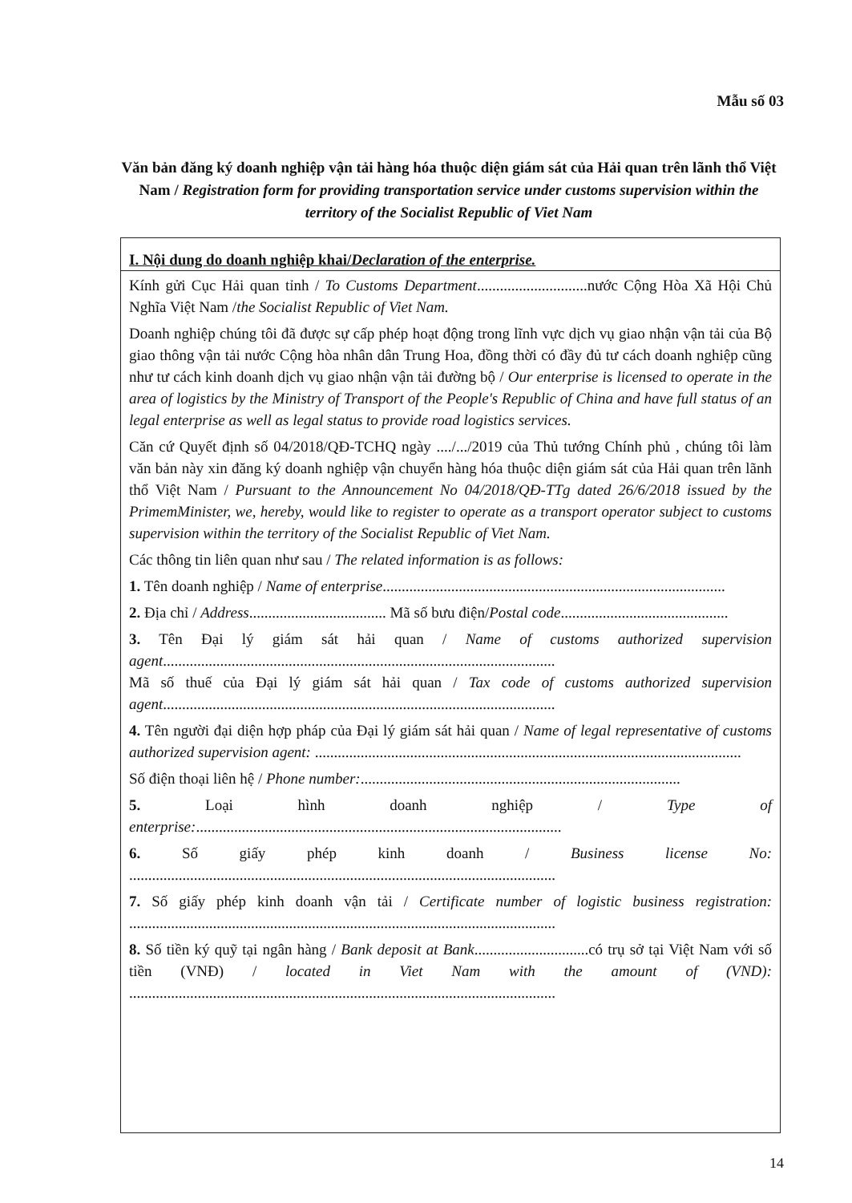Mẫu số 03
Văn bản đăng ký doanh nghiệp vận tải hàng hóa thuộc diện giám sát của Hải quan trên lãnh thổ Việt Nam / Registration form for providing transportation service under customs supervision within the territory of the Socialist Republic of Viet Nam
I. Nội dung do doanh nghiệp khai/Declaration of the enterprise.
Kính gửi Cục Hải quan tỉnh / To Customs Department.............................nước Cộng Hòa Xã Hội Chủ Nghĩa Việt Nam /the Socialist Republic of Viet Nam.
Doanh nghiệp chúng tôi đã được sự cấp phép hoạt động trong lĩnh vực dịch vụ giao nhận vận tải của Bộ giao thông vận tải nước Cộng hòa nhân dân Trung Hoa, đồng thời có đầy đủ tư cách doanh nghiệp cũng như tư cách kinh doanh dịch vụ giao nhận vận tải đường bộ / Our enterprise is licensed to operate in the area of logistics by the Ministry of Transport of the People's Republic of China and have full status of an legal enterprise as well as legal status to provide road logistics services.
Căn cứ Quyết định số 04/2018/QĐ-TCHQ ngày ..../.../2019 của Thủ tướng Chính phủ , chúng tôi làm văn bản này xin đăng ký doanh nghiệp vận chuyển hàng hóa thuộc diện giám sát của Hải quan trên lãnh thổ Việt Nam / Pursuant to the Announcement No 04/2018/QĐ-TTg dated 26/6/2018 issued by the PrimemMinister, we, hereby, would like to register to operate as a transport operator subject to customs supervision within the territory of the Socialist Republic of Viet Nam.
Các thông tin liên quan như sau / The related information is as follows:
1. Tên doanh nghiệp / Name of enterprise..........................................................................................
2. Địa chỉ / Address.................................... Mã số bưu điện/Postal code............................................
3. Tên Đại lý giám sát hải quan / Name of customs authorized supervision agent.......................................................................................................
Mã số thuế của Đại lý giám sát hải quan / Tax code of customs authorized supervision agent.......................................................................................................
4. Tên người đại diện hợp pháp của Đại lý giám sát hải quan / Name of legal representative of customs authorized supervision agent: ................................................................................................................
Số điện thoại liên hệ / Phone number:....................................................................................
5. Loại hình doanh nghiệp / Type of enterprise:................................................................................................
6. Số giấy phép kinh doanh / Business license No: ................................................................................................................
7. Số giấy phép kinh doanh vận tải / Certificate number of logistic business registration: ................................................................................................................
8. Số tiền ký quỹ tại ngân hàng / Bank deposit at Bank..............................có trụ sở tại Việt Nam với số tiền (VNĐ) / located in Viet Nam with the amount of (VND): ................................................................................................................
14